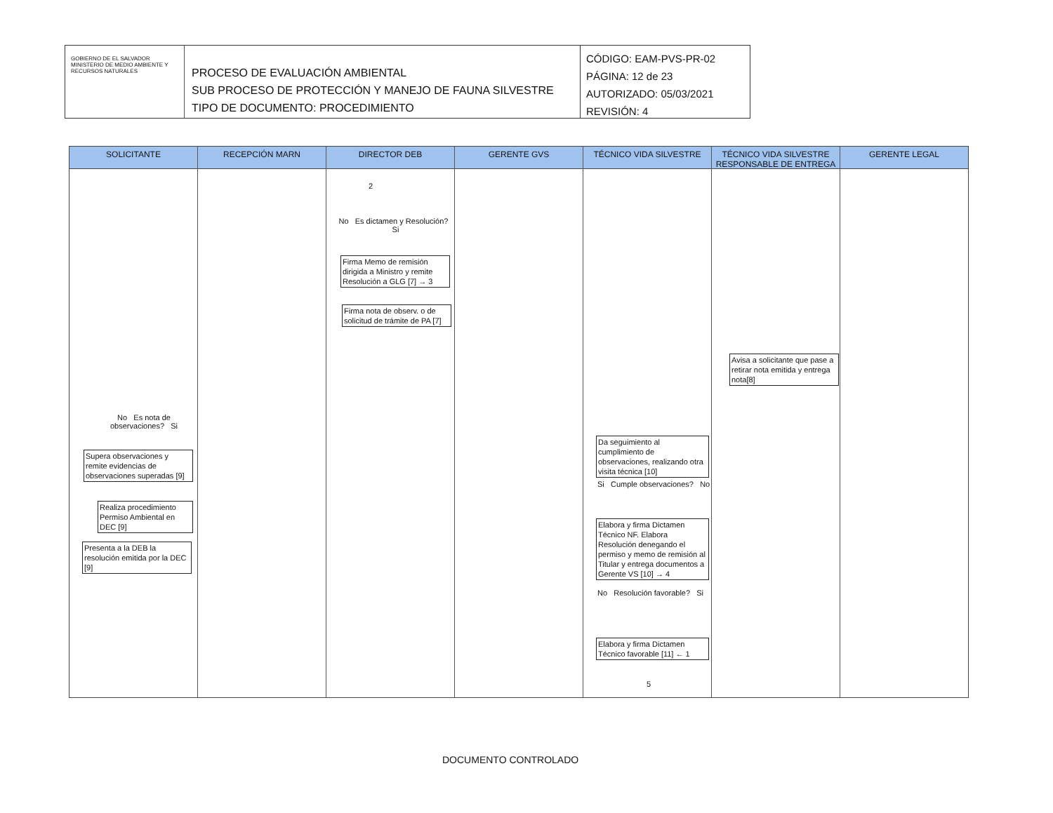GOBIERNO DE EL SALVADOR
MINISTERIO DE MEDIO AMBIENTE Y RECURSOS NATURALES
PROCESO DE EVALUACIÓN AMBIENTAL
SUB PROCESO DE PROTECCIÓN Y MANEJO DE FAUNA SILVESTRE
TIPO DE DOCUMENTO: PROCEDIMIENTO
CÓDIGO: EAM-PVS-PR-02
PÁGINA: 12 de 23
AUTORIZADO: 05/03/2021
REVISIÓN: 4
SOLICITANTE
No Es nota de observaciones? Si
Supera observaciones y remite evidencias de observaciones superadas [9]
Realiza procedimiento Permiso Ambiental en DEC [9]
Presenta a la DEB la resolución emitida por la DEC [9]
RECEPCIÓN MARN DIRECTOR DEB
2
No Es dictamen y Resolución? Si
Firma Memo de remisión dirigida a Ministro y remite Resolución a GLG [7] → 3
Firma nota de observ. o de solicitud de trámite de PA [7]
GERENTE GVS TÉCNICO VIDA SILVESTRE
Da seguimiento al cumplimiento de observaciones, realizando otra visita técnica [10]
Si Cumple observaciones? No
Elabora y firma Dictamen Técnico NF. Elabora Resolución denegando el permiso y memo de remisión al Titular y entrega documentos a Gerente VS [10] → 4
No Resolución favorable? Si
Elabora y firma Dictamen Técnico favorable [11] ← 1
5
TÉCNICO VIDA SILVESTRE RESPONSABLE DE ENTREGA
Avisa a solicitante que pase a retirar nota emitida y entrega nota[8]
GERENTE LEGAL
DOCUMENTO CONTROLADO